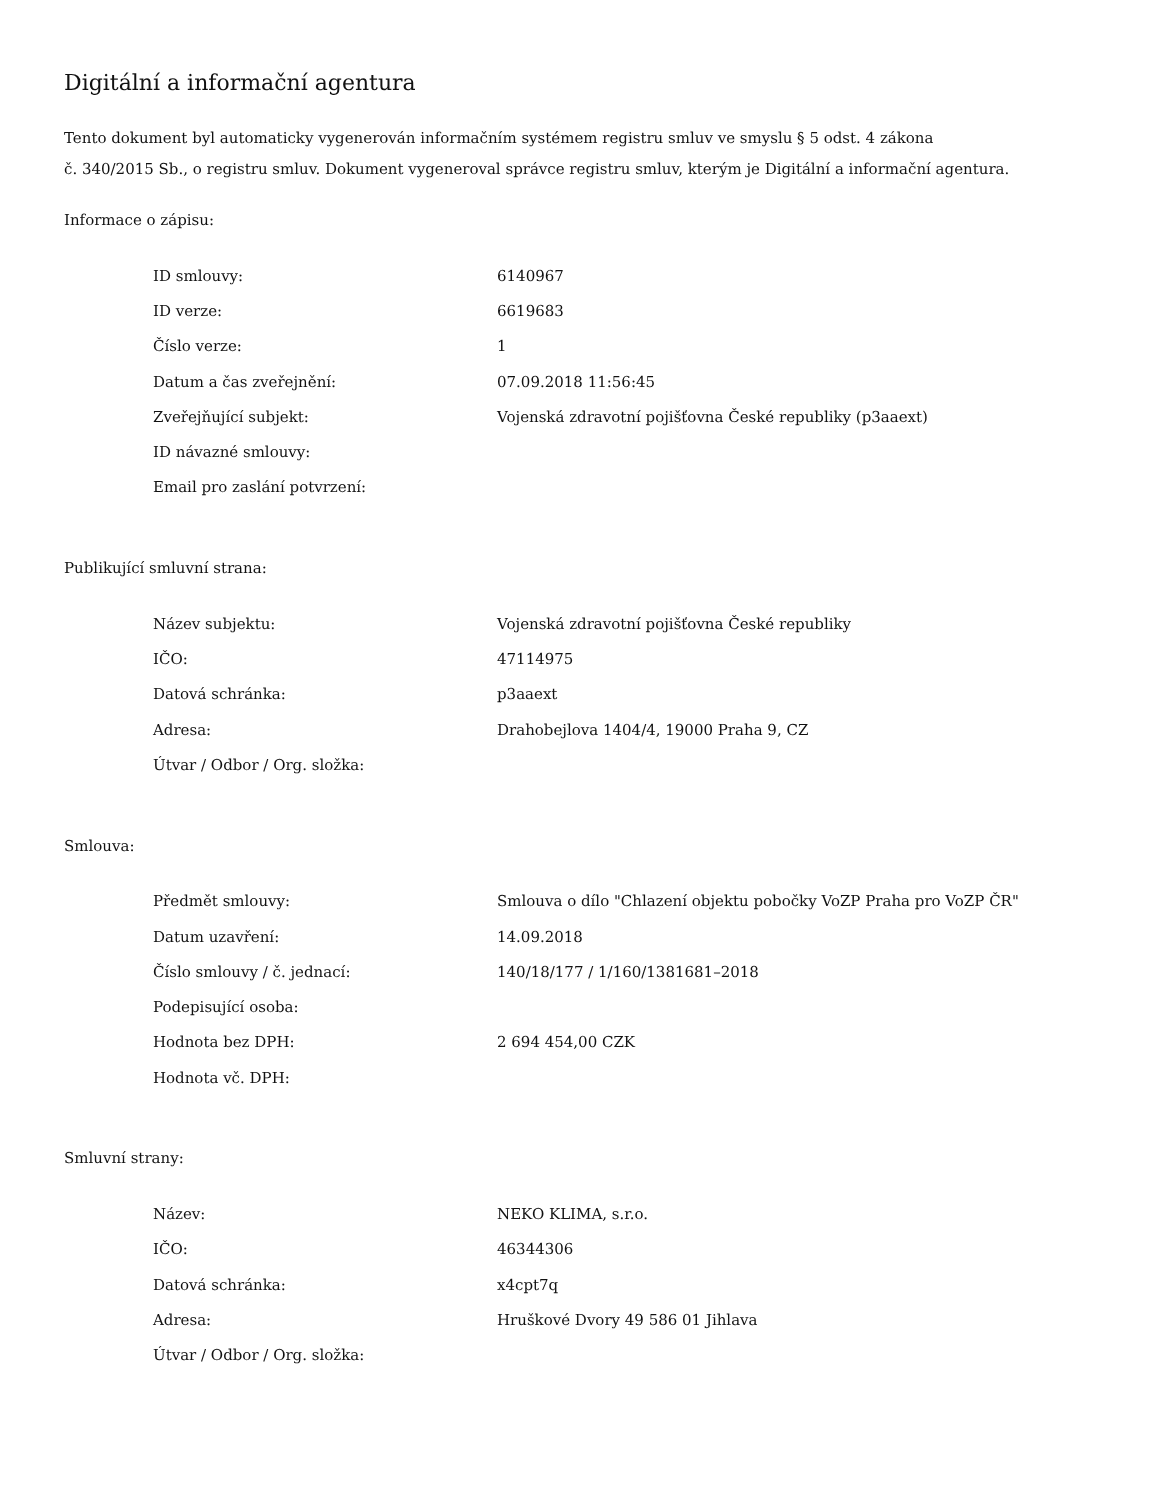Digitální a informační agentura
Tento dokument byl automaticky vygenerován informačním systémem registru smluv ve smyslu § 5 odst. 4 zákona
č. 340/2015 Sb., o registru smluv. Dokument vygeneroval správce registru smluv, kterým je Digitální a informační agentura.
Informace o zápisu:
| ID smlouvy: | 6140967 |
| ID verze: | 6619683 |
| Číslo verze: | 1 |
| Datum a čas zveřejnění: | 07.09.2018 11:56:45 |
| Zveřejňující subjekt: | Vojenská zdravotní pojišťovna České republiky (p3aaext) |
| ID návazné smlouvy: | |
| Email pro zaslání potvrzení: | |
Publikující smluvní strana:
| Název subjektu: | Vojenská zdravotní pojišťovna České republiky |
| IČO: | 47114975 |
| Datová schránka: | p3aaext |
| Adresa: | Drahobejlova 1404/4, 19000 Praha 9, CZ |
| Útvar / Odbor / Org. složka: | |
Smlouva:
| Předmět smlouvy: | Smlouva o dílo "Chlazení objektu pobočky VoZP Praha pro VoZP ČR" |
| Datum uzavření: | 14.09.2018 |
| Číslo smlouvy / č. jednací: | 140/18/177 / 1/160/1381681–2018 |
| Podepisující osoba: | |
| Hodnota bez DPH: | 2 694 454,00 CZK |
| Hodnota vč. DPH: | |
Smluvní strany:
| Název: | NEKO KLIMA, s.r.o. |
| IČO: | 46344306 |
| Datová schránka: | x4cpt7q |
| Adresa: | Hruškové Dvory 49 586 01 Jihlava |
| Útvar / Odbor / Org. složka: | |